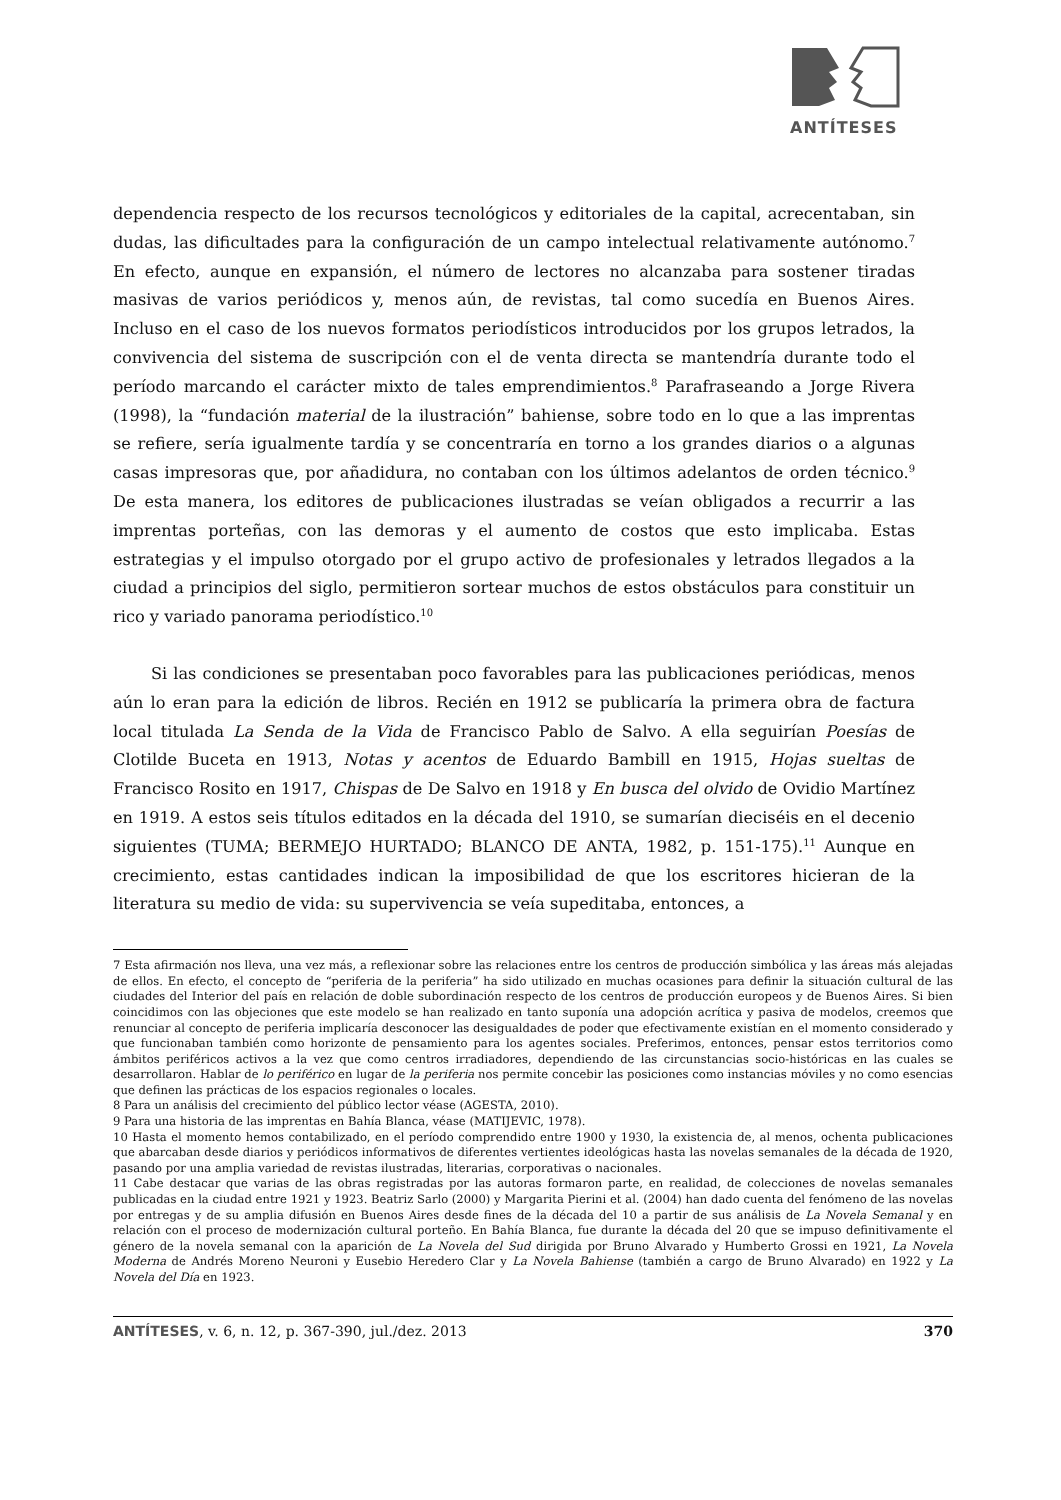ANTÍTESES
dependencia respecto de los recursos tecnológicos y editoriales de la capital, acrecentaban, sin dudas, las dificultades para la configuración de un campo intelectual relativamente autónomo.<sup>7</sup> En efecto, aunque en expansión, el número de lectores no alcanzaba para sostener tiradas masivas de varios periódicos y, menos aún, de revistas, tal como sucedía en Buenos Aires. Incluso en el caso de los nuevos formatos periodísticos introducidos por los grupos letrados, la convivencia del sistema de suscripción con el de venta directa se mantendría durante todo el período marcando el carácter mixto de tales emprendimientos.<sup>8</sup> Parafraseando a Jorge Rivera (1998), la “fundación material de la ilustración” bahiense, sobre todo en lo que a las imprentas se refiere, sería igualmente tardía y se concentraría en torno a los grandes diarios o a algunas casas impresoras que, por añadidura, no contaban con los últimos adelantos de orden técnico.<sup>9</sup> De esta manera, los editores de publicaciones ilustradas se veían obligados a recurrir a las imprentas porteñas, con las demoras y el aumento de costos que esto implicaba. Estas estrategias y el impulso otorgado por el grupo activo de profesionales y letrados llegados a la ciudad a principios del siglo, permitieron sortear muchos de estos obstáculos para constituir un rico y variado panorama periodístico.<sup>10</sup>
Si las condiciones se presentaban poco favorables para las publicaciones periódicas, menos aún lo eran para la edición de libros. Recién en 1912 se publicaría la primera obra de factura local titulada La Senda de la Vida de Francisco Pablo de Salvo. A ella seguirían Poesías de Clotilde Buceta en 1913, Notas y acentos de Eduardo Bambill en 1915, Hojas sueltas de Francisco Rosito en 1917, Chispas de De Salvo en 1918 y En busca del olvido de Ovidio Martínez en 1919. A estos seis títulos editados en la década del 1910, se sumarían dieciséis en el decenio siguientes (TUMA; BERMEJO HURTADO; BLANCO DE ANTA, 1982, p. 151-175).<sup>11</sup> Aunque en crecimiento, estas cantidades indican la imposibilidad de que los escritores hicieran de la literatura su medio de vida: su supervivencia se veía supeditaba, entonces, a
7 Esta afirmación nos lleva, una vez más, a reflexionar sobre las relaciones entre los centros de producción simbólica y las áreas más alejadas de ellos. En efecto, el concepto de “periferia de la periferia” ha sido utilizado en muchas ocasiones para definir la situación cultural de las ciudades del Interior del país en relación de doble subordinación respecto de los centros de producción europeos y de Buenos Aires. Si bien coincidimos con las objeciones que este modelo se han realizado en tanto suponía una adopción acrítica y pasiva de modelos, creemos que renunciar al concepto de periferia implicaría desconocer las desigualdades de poder que efectivamente existían en el momento considerado y que funcionaban también como horizonte de pensamiento para los agentes sociales. Preferimos, entonces, pensar estos territorios como ámbitos periféricos activos a la vez que como centros irradiadores, dependiendo de las circunstancias socio-históricas en las cuales se desarrollaron. Hablar de lo periférico en lugar de la periferia nos permite concebir las posiciones como instancias móviles y no como esencias que definen las prácticas de los espacios regionales o locales.
8 Para un análisis del crecimiento del público lector véase (AGESTA, 2010).
9 Para una historia de las imprentas en Bahía Blanca, véase (MATIJEVIC, 1978).
10 Hasta el momento hemos contabilizado, en el período comprendido entre 1900 y 1930, la existencia de, al menos, ochenta publicaciones que abarcaban desde diarios y periódicos informativos de diferentes vertientes ideológicas hasta las novelas semanales de la década de 1920, pasando por una amplia variedad de revistas ilustradas, literarias, corporativas o nacionales.
11 Cabe destacar que varias de las obras registradas por las autoras formaron parte, en realidad, de colecciones de novelas semanales publicadas en la ciudad entre 1921 y 1923. Beatriz Sarlo (2000) y Margarita Pierini et al. (2004) han dado cuenta del fenómeno de las novelas por entregas y de su amplia difusión en Buenos Aires desde fines de la década del 10 a partir de sus análisis de La Novela Semanal y en relación con el proceso de modernización cultural porteño. En Bahía Blanca, fue durante la década del 20 que se impuso definitivamente el género de la novela semanal con la aparición de La Novela del Sud dirigida por Bruno Alvarado y Humberto Grossi en 1921, La Novela Moderna de Andrés Moreno Neuroni y Eusebio Heredero Clar y La Novela Bahiense (también a cargo de Bruno Alvarado) en 1922 y La Novela del Día en 1923.
ANTÍTESES, v. 6, n. 12, p. 367-390, jul./dez. 2013 370